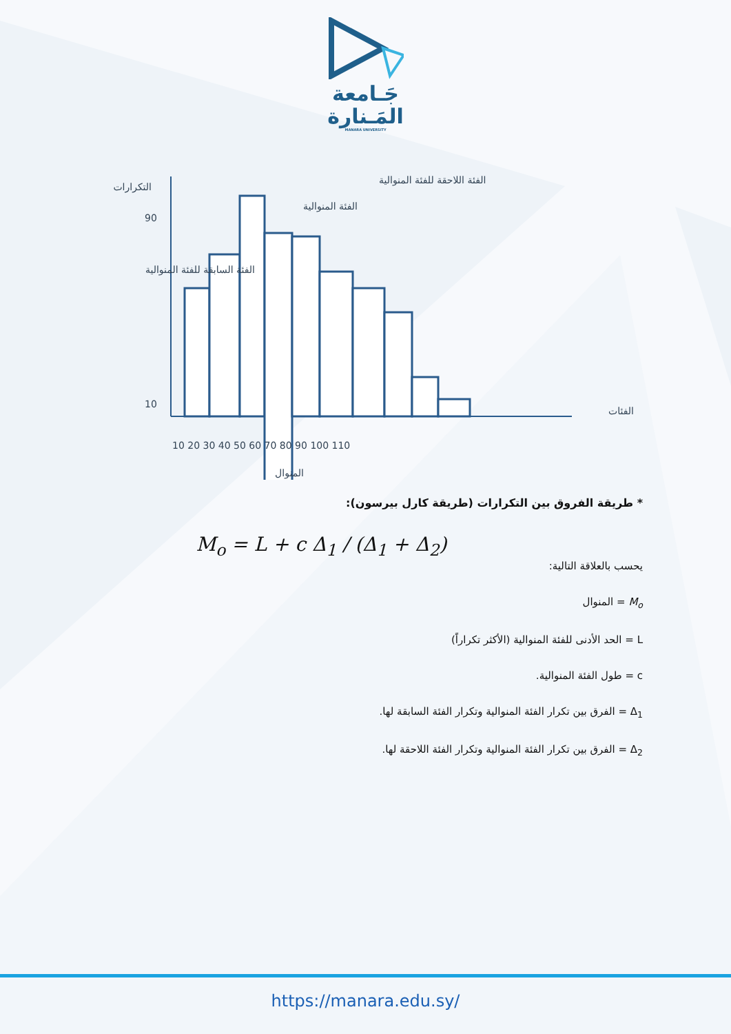جَـامعة
المَـنارة
MANARA UNIVERSITY
التكرارات
90
10
الفئة المنوالية
الفئة السابقة للفئة المنوالية
الفئة اللاحقة للفئة المنوالية
الفئات
10 20 30 40 50 60 70 80 90 100 110
المنوال
* طريقة الفروق بين التكرارات (طريقة كارل بيرسون):
M<sub>o</sub> = L + c Δ<sub>1</sub> / (Δ<sub>1</sub> + Δ<sub>2</sub>)
يحسب بالعلاقة التالية:
M<sub>o</sub> = المنوال
L = الحد الأدنى للفئة المنوالية (الأكثر تكراراً)
c = طول الفئة المنوالية.
Δ<sub>1</sub> = الفرق بين تكرار الفئة المنوالية وتكرار الفئة السابقة لها.
Δ<sub>2</sub> = الفرق بين تكرار الفئة المنوالية وتكرار الفئة اللاحقة لها.
https://manara.edu.sy/